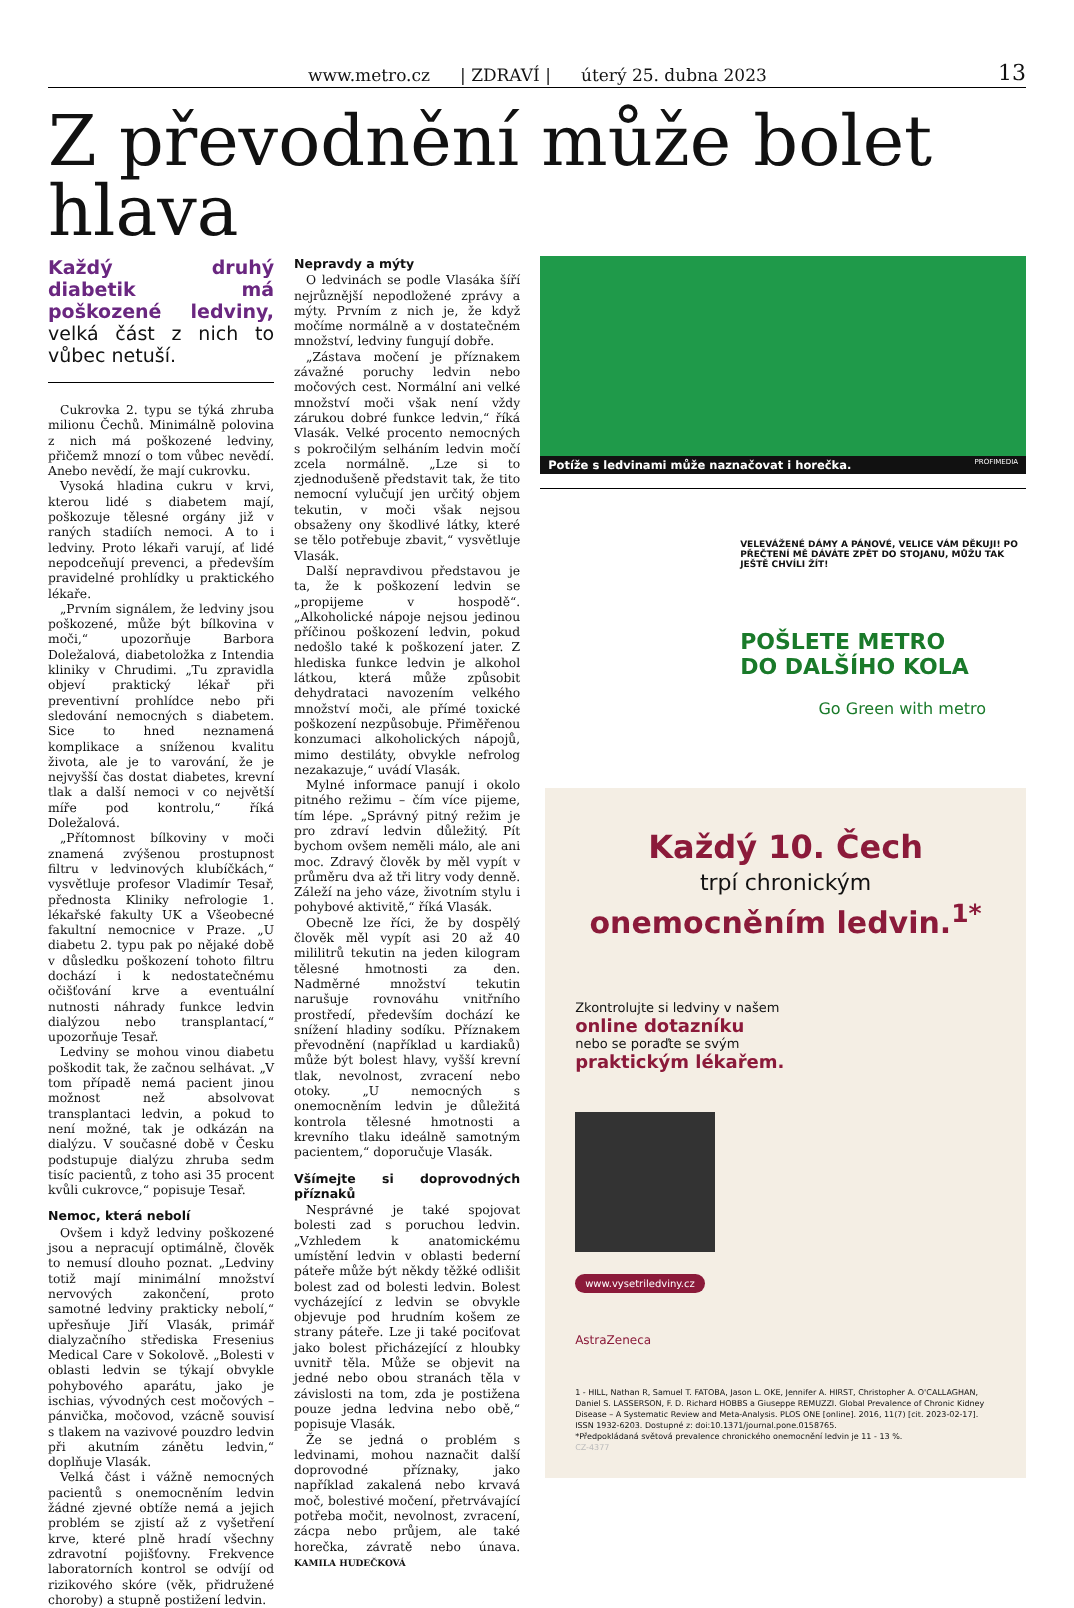www.metro.cz | ZDRAVÍ | úterý 25. dubna 2023
13
Z převodnění může bolet hlava
Každý druhý diabetik má poškozené ledviny, velká část z nich to vůbec netuší.
Cukrovka 2. typu se týká zhruba milionu Čechů. Minimálně polovina z nich má poškozené ledviny, přičemž mnozí o tom vůbec nevědí. Anebo nevědí, že mají cukrovku.
Vysoká hladina cukru v krvi, kterou lidé s diabetem mají, poškozuje tělesné orgány již v raných stadiích nemoci. A to i ledviny. Proto lékaři varují, ať lidé nepodceňují prevenci, a především pravidelné prohlídky u praktického lékaře.
„Prvním signálem, že ledviny jsou poškozené, může být bílkovina v moči,“ upozorňuje Barbora Doležalová, diabetoložka z Intendia kliniky v Chrudimi. „Tu zpravidla objeví praktický lékař při preventivní prohlídce nebo při sledování nemocných s diabetem. Sice to hned neznamená komplikace a sníženou kvalitu života, ale je to varování, že je nejvyšší čas dostat diabetes, krevní tlak a další nemoci v co největší míře pod kontrolu,“ říká Doležalová.
„Přítomnost bílkoviny v moči znamená zvýšenou prostupnost filtru v ledvinových klubíčkách,“ vysvětluje profesor Vladimír Tesař, přednosta Kliniky nefrologie 1. lékařské fakulty UK a Všeobecné fakultní nemocnice v Praze. „U diabetu 2. typu pak po nějaké době v důsledku poškození tohoto filtru dochází i k nedostatečnému očišťování krve a eventuální nutnosti náhrady funkce ledvin dialýzou nebo transplantací,“ upozorňuje Tesař.
Ledviny se mohou vinou diabetu poškodit tak, že začnou selhávat. „V tom případě nemá pacient jinou možnost než absolvovat transplantaci ledvin, a pokud to není možné, tak je odkázán na dialýzu. V současné době v Česku podstupuje dialýzu zhruba sedm tisíc pacientů, z toho asi 35 procent kvůli cukrovce,“ popisuje Tesař.
Nemoc, která nebolí
Ovšem i když ledviny poškozené jsou a nepracují optimálně, člověk to nemusí dlouho poznat. „Ledviny totiž mají minimální množství nervových zakončení, proto samotné ledviny prakticky nebolí,“ upřesňuje Jiří Vlasák, primář dialyzačního střediska Fresenius Medical Care v Sokolově. „Bolesti v oblasti ledvin se týkají obvykle pohybového aparátu, jako je ischias, vývodných cest močových – pánvička, močovod, vzácně souvisí s tlakem na vazivové pouzdro ledvin při akutním zánětu ledvin,“ doplňuje Vlasák.
Velká část i vážně nemocných pacientů s onemocněním ledvin žádné zjevné obtíže nemá a jejich problém se zjistí až z vyšetření krve, které plně hradí všechny zdravotní pojišťovny. Frekvence laboratorních kontrol se odvíjí od rizikového skóre (věk, přidružené choroby) a stupně postižení ledvin.
Nepravdy a mýty
O ledvinách se podle Vlasáka šíří nejrůznější nepodložené zprávy a mýty. Prvním z nich je, že když močíme normálně a v dostatečném množství, ledviny fungují dobře.
„Zástava močení je příznakem závažné poruchy ledvin nebo močových cest. Normální ani velké množství moči však není vždy zárukou dobré funkce ledvin,“ říká Vlasák. Velké procento nemocných s pokročilým selháním ledvin močí zcela normálně. „Lze si to zjednodušeně představit tak, že tito nemocní vylučují jen určitý objem tekutin, v moči však nejsou obsaženy ony škodlivé látky, které se tělo potřebuje zbavit,“ vysvětluje Vlasák.
Další nepravdivou představou je ta, že k poškození ledvin se „propijeme v hospodě“. „Alkoholické nápoje nejsou jedinou příčinou poškození ledvin, pokud nedošlo také k poškození jater. Z hlediska funkce ledvin je alkohol látkou, která může způsobit dehydrataci navozením velkého množství moči, ale přímé toxické poškození nezpůsobuje. Přiměřenou konzumaci alkoholických nápojů, mimo destiláty, obvykle nefrolog nezakazuje,“ uvádí Vlasák.
Mylné informace panují i okolo pitného režimu – čím více pijeme, tím lépe. „Správný pitný režim je pro zdraví ledvin důležitý. Pít bychom ovšem neměli málo, ale ani moc. Zdravý člověk by měl vypít v průměru dva až tři litry vody denně. Záleží na jeho váze, životním stylu i pohybové aktivitě,“ říká Vlasák.
Obecně lze říci, že by dospělý člověk měl vypít asi 20 až 40 mililitrů tekutin na jeden kilogram tělesné hmotnosti za den. Nadměrné množství tekutin narušuje rovnováhu vnitřního prostředí, především dochází ke snížení hladiny sodíku. Příznakem převodnění (například u kardiaků) může být bolest hlavy, vyšší krevní tlak, nevolnost, zvracení nebo otoky. „U nemocných s onemocněním ledvin je důležitá kontrola tělesné hmotnosti a krevního tlaku ideálně samotným pacientem,“ doporučuje Vlasák.
Všímejte si doprovodných příznaků
Nesprávné je také spojovat bolesti zad s poruchou ledvin. „Vzhledem k anatomickému umístění ledvin v oblasti bederní páteře může být někdy těžké odlišit bolest zad od bolesti ledvin. Bolest vycházející z ledvin se obvykle objevuje pod hrudním košem ze strany páteře. Lze ji také pociťovat jako bolest přicházející z hloubky uvnitř těla. Může se objevit na jedné nebo obou stranách těla v závislosti na tom, zda je postižena pouze jedna ledvina nebo obě,“ popisuje Vlasák.
Že se jedná o problém s ledvinami, mohou naznačit další doprovodné příznaky, jako například zakalená nebo krvavá moč, bolestivé močení, přetrvávající potřeba močit, nevolnost, zvracení, zácpa nebo průjem, ale také horečka, závratě nebo únava. KAMILA HUDEČKOVÁ
Potíže s ledvinami může naznačovat i horečka. PROFIMEDIA
VELEVÁŽENÉ DÁMY A PÁNOVÉ, VELICE VÁM DĚKUJI! PO PŘEČTENÍ MĚ DÁVÁTE ZPĚT DO STOJANU, MŮŽU TAK JEŠTĚ CHVÍLI ŽÍT!
POŠLETE METRO
DO DALŠÍHO KOLA
Go Green with metro
Každý 10. Čech
trpí chronickým
onemocněním ledvin.<sup>1*</sup>
Zkontrolujte si ledviny v našem
online dotazníku
nebo se poraďte se svým
praktickým lékařem.
www.vysetriledviny.cz
AstraZeneca
1 - HILL, Nathan R, Samuel T. FATOBA, Jason L. OKE, Jennifer A. HIRST, Christopher A. O'CALLAGHAN, Daniel S. LASSERSON, F. D. Richard HOBBS a Giuseppe REMUZZI. Global Prevalence of Chronic Kidney Disease – A Systematic Review and Meta-Analysis. PLOS ONE [online]. 2016, 11(7) [cit. 2023-02-17]. ISSN 1932-6203. Dostupné z: doi:10.1371/journal.pone.0158765.
*Předpokládaná světová prevalence chronického onemocnění ledvin je 11 - 13 %.
CZ-4377